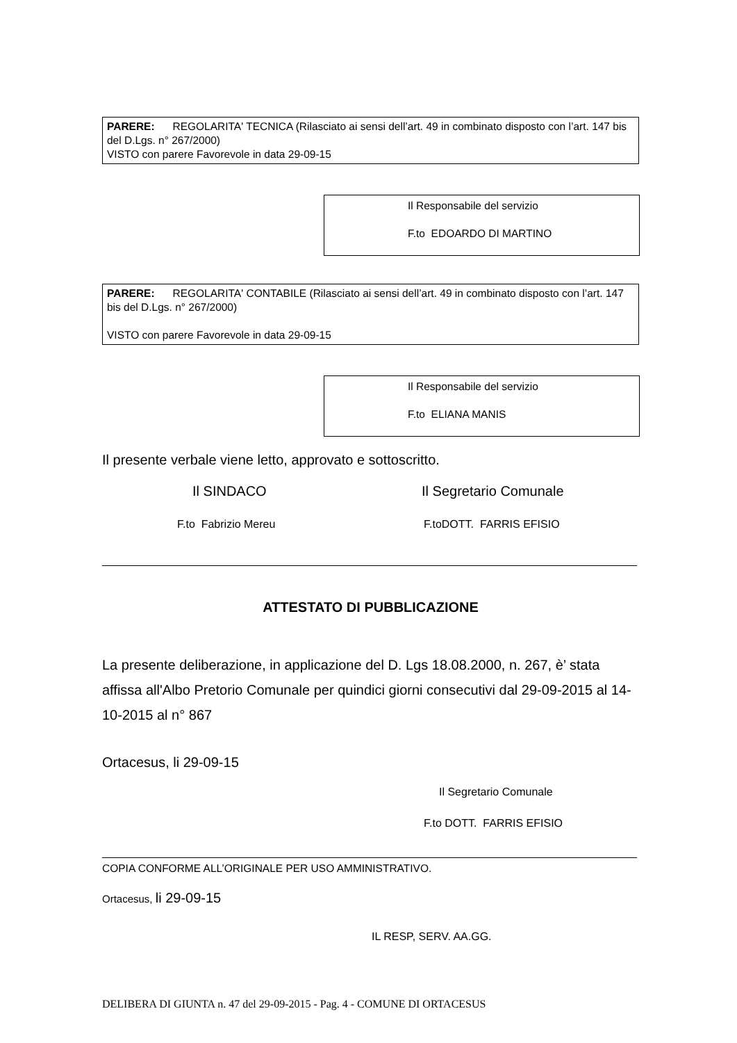PARERE: REGOLARITA' TECNICA (Rilasciato ai sensi dell’art. 49 in combinato disposto con l’art. 147 bis del D.Lgs. n° 267/2000)
VISTO con parere Favorevole in data 29-09-15
Il Responsabile del servizio
F.to EDOARDO DI MARTINO
PARERE: REGOLARITA' CONTABILE (Rilasciato ai sensi dell’art. 49 in combinato disposto con l’art. 147 bis del D.Lgs. n° 267/2000)
VISTO con parere Favorevole in data 29-09-15
Il Responsabile del servizio
F.to ELIANA MANIS
Il presente verbale viene letto, approvato e sottoscritto.
Il SINDACO Il Segretario Comunale
F.to Fabrizio Mereu F.toDOTT. FARRIS EFISIO
ATTESTATO DI PUBBLICAZIONE
La presente deliberazione, in applicazione del D. Lgs 18.08.2000, n. 267, è’ stata affissa all'Albo Pretorio Comunale per quindici giorni consecutivi dal 29-09-2015 al 14-10-2015 al n° 867
Ortacesus, li 29-09-15
Il Segretario Comunale
F.to DOTT. FARRIS EFISIO
COPIA CONFORME ALL’ORIGINALE PER USO AMMINISTRATIVO.
Ortacesus, li 29-09-15
IL RESP, SERV. AA.GG.
DELIBERA DI GIUNTA n. 47 del 29-09-2015 - Pag. 4 - COMUNE DI ORTACESUS